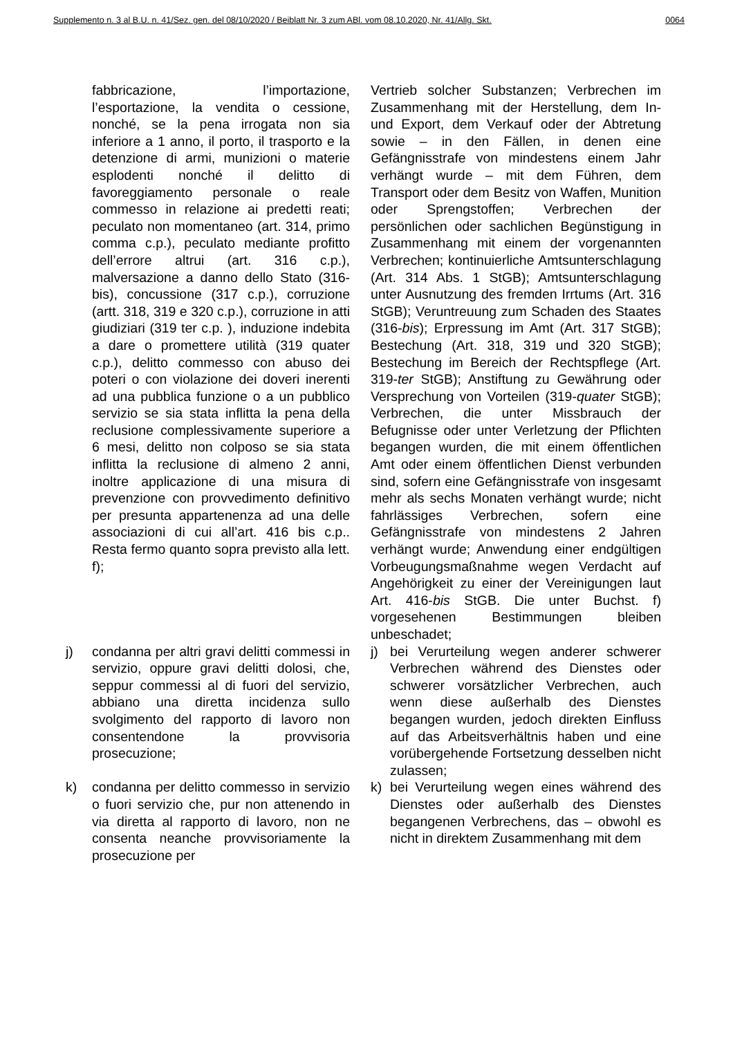Supplemento n. 3 al B.U. n. 41/Sez. gen. del 08/10/2020 / Beiblatt Nr. 3 zum ABl. vom 08.10.2020, Nr. 41/Allg. Skt. 0064
fabbricazione, l’importazione, l’esportazione, la vendita o cessione, nonché, se la pena irrogata non sia inferiore a 1 anno, il porto, il trasporto e la detenzione di armi, munizioni o materie esplodenti nonché il delitto di favoreggiamento personale o reale commesso in relazione ai predetti reati; peculato non momentaneo (art. 314, primo comma c.p.), peculato mediante profitto dell’errore altrui (art. 316 c.p.), malversazione a danno dello Stato (316-bis), concussione (317 c.p.), corruzione (artt. 318, 319 e 320 c.p.), corruzione in atti giudiziari (319 ter c.p. ), induzione indebita a dare o promettere utilità (319 quater c.p.), delitto commesso con abuso dei poteri o con violazione dei doveri inerenti ad una pubblica funzione o a un pubblico servizio se sia stata inflitta la pena della reclusione complessivamente superiore a 6 mesi, delitto non colposo se sia stata inflitta la reclusione di almeno 2 anni, inoltre applicazione di una misura di prevenzione con provvedimento definitivo per presunta appartenenza ad una delle associazioni di cui all’art. 416 bis c.p.. Resta fermo quanto sopra previsto alla lett. f);
Vertrieb solcher Substanzen; Verbrechen im Zusammenhang mit der Herstellung, dem In- und Export, dem Verkauf oder der Abtretung sowie – in den Fällen, in denen eine Gefängnisstrafe von mindestens einem Jahr verhängt wurde – mit dem Führen, dem Transport oder dem Besitz von Waffen, Munition oder Sprengstoffen; Verbrechen der persönlichen oder sachlichen Begünstigung in Zusammenhang mit einem der vorgenannten Verbrechen; kontinuierliche Amtsunterschlagung (Art. 314 Abs. 1 StGB); Amtsunterschlagung unter Ausnutzung des fremden Irrtums (Art. 316 StGB); Veruntreuung zum Schaden des Staates (316-bis); Erpressung im Amt (Art. 317 StGB); Bestechung (Art. 318, 319 und 320 StGB); Bestechung im Bereich der Rechtspflege (Art. 319-ter StGB); Anstiftung zu Gewährung oder Versprechung von Vorteilen (319-quater StGB); Verbrechen, die unter Missbrauch der Befugnisse oder unter Verletzung der Pflichten begangen wurden, die mit einem öffentlichen Amt oder einem öffentlichen Dienst verbunden sind, sofern eine Gefängnisstrafe von insgesamt mehr als sechs Monaten verhängt wurde; nicht fahrlässiges Verbrechen, sofern eine Gefängnisstrafe von mindestens 2 Jahren verhängt wurde; Anwendung einer endgültigen Vorbeugungsmaßnahme wegen Verdacht auf Angehörigkeit zu einer der Vereinigungen laut Art. 416-bis StGB. Die unter Buchst. f) vorgesehenen Bestimmungen bleiben unbeschadet;
j) condanna per altri gravi delitti commessi in servizio, oppure gravi delitti dolosi, che, seppur commessi al di fuori del servizio, abbiano una diretta incidenza sullo svolgimento del rapporto di lavoro non consentendone la provvisoria prosecuzione;
j) bei Verurteilung wegen anderer schwerer Verbrechen während des Dienstes oder schwerer vorsätzlicher Verbrechen, auch wenn diese außerhalb des Dienstes begangen wurden, jedoch direkten Einfluss auf das Arbeitsverhältnis haben und eine vorübergehende Fortsetzung desselben nicht zulassen;
k) condanna per delitto commesso in servizio o fuori servizio che, pur non attenendo in via diretta al rapporto di lavoro, non ne consenta neanche provvisoriamente la prosecuzione per
k) bei Verurteilung wegen eines während des Dienstes oder außerhalb des Dienstes begangenen Verbrechens, das – obwohl es nicht in direktem Zusammenhang mit dem